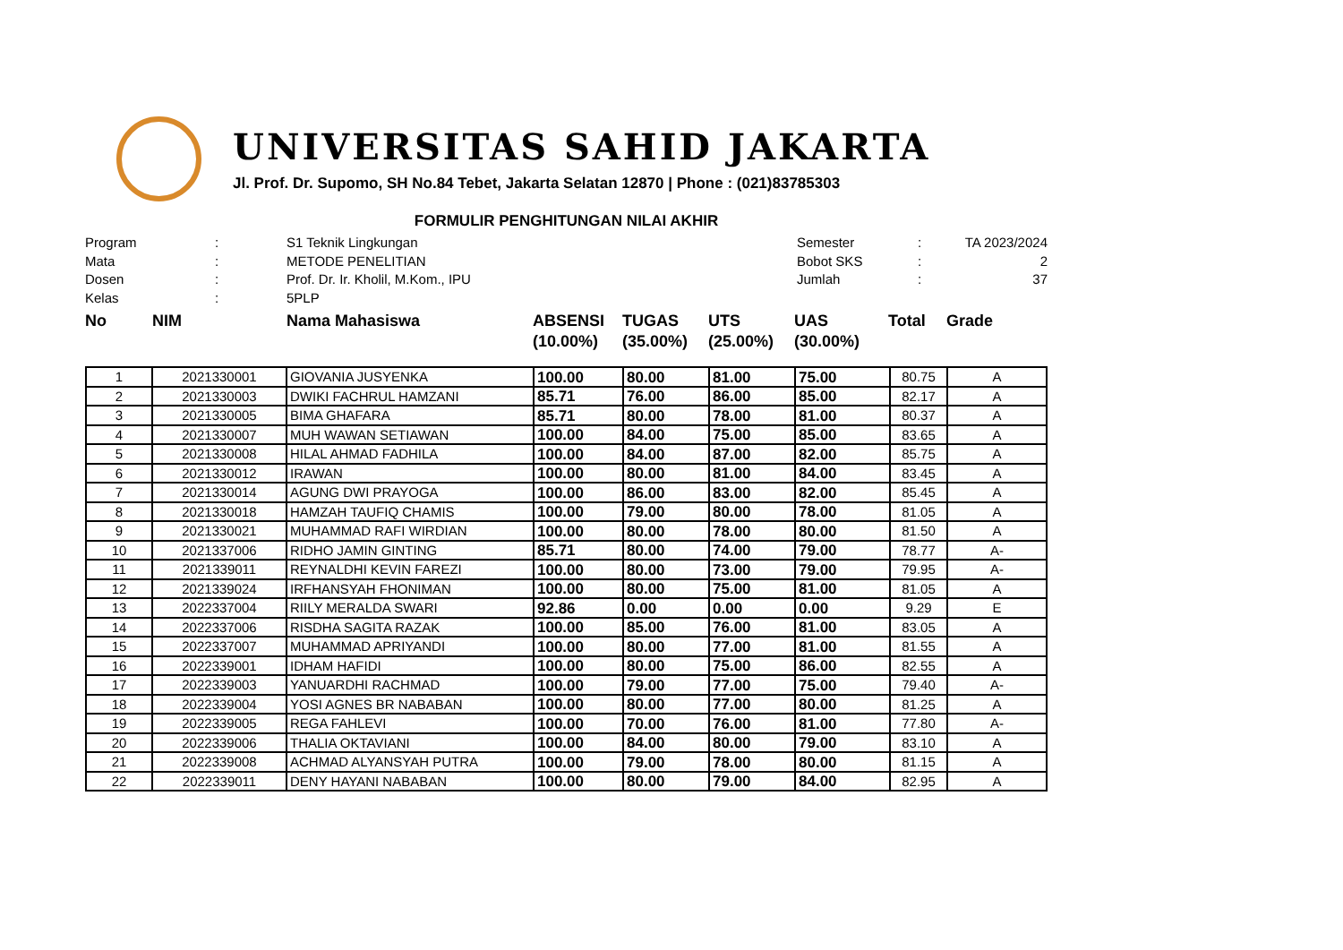UNIVERSITAS SAHID JAKARTA
Jl. Prof. Dr. Supomo, SH No.84 Tebet, Jakarta Selatan 12870 | Phone : (021)83785303
FORMULIR PENGHITUNGAN NILAI AKHIR
Program
:
S1 Teknik Lingkungan
Semester
:
TA 2023/2024
Mata
:
METODE PENELITIAN
Bobot SKS
:
2
Dosen
:
Prof. Dr. Ir. Kholil, M.Kom., IPU
Jumlah
:
37
Kelas
:
5PLP
No
NIM
Nama Mahasiswa
ABSENSI (10.00%)
TUGAS (35.00%)
UTS (25.00%)
UAS (30.00%)
Total
Grade
| 1 | 2021330001 | GIOVANIA JUSYENKA | 100.00 | 80.00 | 81.00 | 75.00 | 80.75 | A |
| 2 | 2021330003 | DWIKI FACHRUL HAMZANI | 85.71 | 76.00 | 86.00 | 85.00 | 82.17 | A |
| 3 | 2021330005 | BIMA GHAFARA | 85.71 | 80.00 | 78.00 | 81.00 | 80.37 | A |
| 4 | 2021330007 | MUH WAWAN SETIAWAN | 100.00 | 84.00 | 75.00 | 85.00 | 83.65 | A |
| 5 | 2021330008 | HILAL AHMAD FADHILA | 100.00 | 84.00 | 87.00 | 82.00 | 85.75 | A |
| 6 | 2021330012 | IRAWAN | 100.00 | 80.00 | 81.00 | 84.00 | 83.45 | A |
| 7 | 2021330014 | AGUNG DWI PRAYOGA | 100.00 | 86.00 | 83.00 | 82.00 | 85.45 | A |
| 8 | 2021330018 | HAMZAH TAUFIQ CHAMIS | 100.00 | 79.00 | 80.00 | 78.00 | 81.05 | A |
| 9 | 2021330021 | MUHAMMAD RAFI WIRDIAN | 100.00 | 80.00 | 78.00 | 80.00 | 81.50 | A |
| 10 | 2021337006 | RIDHO JAMIN GINTING | 85.71 | 80.00 | 74.00 | 79.00 | 78.77 | A- |
| 11 | 2021339011 | REYNALDHI KEVIN FAREZI | 100.00 | 80.00 | 73.00 | 79.00 | 79.95 | A- |
| 12 | 2021339024 | IRFHANSYAH FHONIMAN | 100.00 | 80.00 | 75.00 | 81.00 | 81.05 | A |
| 13 | 2022337004 | RIILY MERALDA SWARI | 92.86 | 0.00 | 0.00 | 0.00 | 9.29 | E |
| 14 | 2022337006 | RISDHA SAGITA RAZAK | 100.00 | 85.00 | 76.00 | 81.00 | 83.05 | A |
| 15 | 2022337007 | MUHAMMAD APRIYANDI | 100.00 | 80.00 | 77.00 | 81.00 | 81.55 | A |
| 16 | 2022339001 | IDHAM HAFIDI | 100.00 | 80.00 | 75.00 | 86.00 | 82.55 | A |
| 17 | 2022339003 | YANUARDHI RACHMAD | 100.00 | 79.00 | 77.00 | 75.00 | 79.40 | A- |
| 18 | 2022339004 | YOSI AGNES BR NABABAN | 100.00 | 80.00 | 77.00 | 80.00 | 81.25 | A |
| 19 | 2022339005 | REGA FAHLEVI | 100.00 | 70.00 | 76.00 | 81.00 | 77.80 | A- |
| 20 | 2022339006 | THALIA OKTAVIANI | 100.00 | 84.00 | 80.00 | 79.00 | 83.10 | A |
| 21 | 2022339008 | ACHMAD ALYANSYAH PUTRA | 100.00 | 79.00 | 78.00 | 80.00 | 81.15 | A |
| 22 | 2022339011 | DENY HAYANI NABABAN | 100.00 | 80.00 | 79.00 | 84.00 | 82.95 | A |